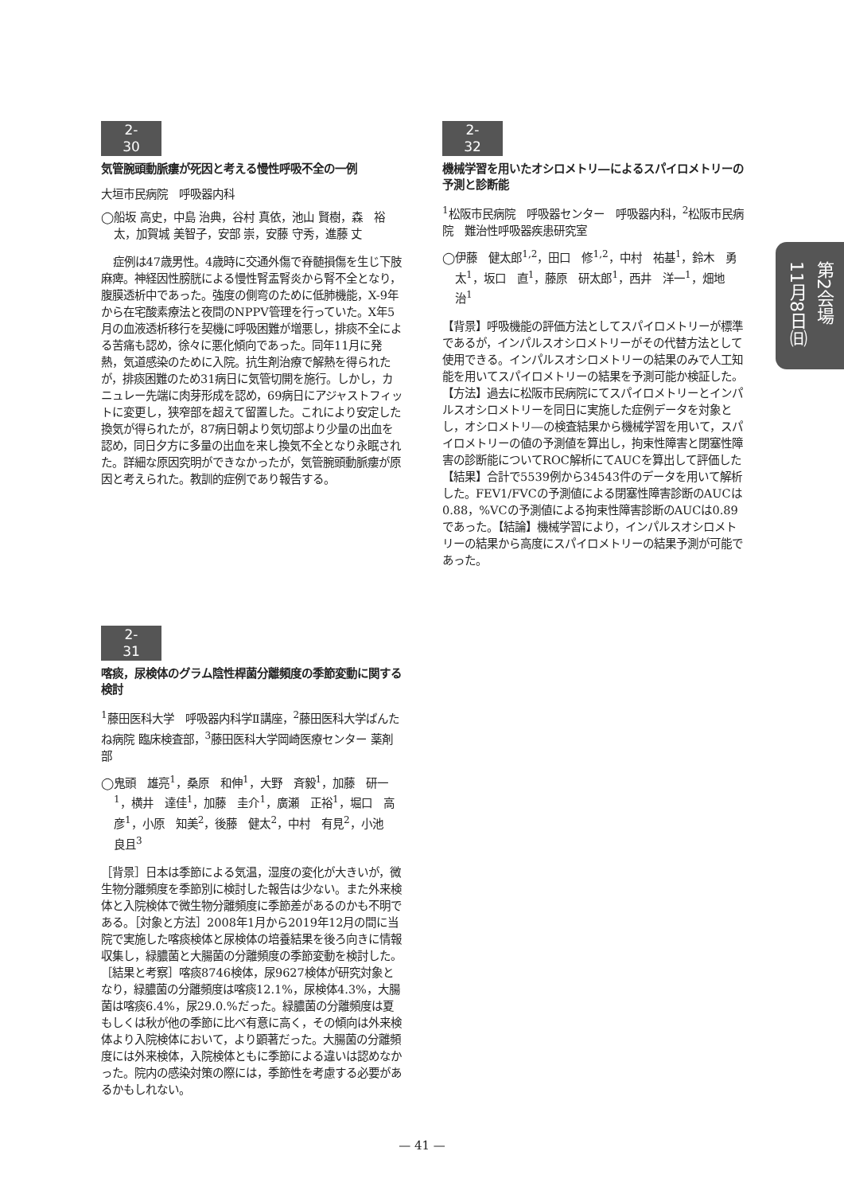2-30
気管腕頭動脈瘻が死因と考える慢性呼吸不全の一例
大垣市民病院　呼吸器内科
◯船坂 高史，中島 治典，谷村 真依，池山 賢樹，森　裕太，加賀城 美智子，安部 崇，安藤 守秀，進藤 丈
症例は47歳男性。4歳時に交通外傷で脊髄損傷を生じ下肢麻痺。神経因性膀胱による慢性腎盂腎炎から腎不全となり，腹膜透析中であった。強度の側弯のために低肺機能，X-9年から在宅酸素療法と夜間のNPPV管理を行っていた。X年5月の血液透析移行を契機に呼吸困難が増悪し，排痰不全による苦痛も認め，徐々に悪化傾向であった。同年11月に発熱，気道感染のために入院。抗生剤治療で解熱を得られたが，排痰困難のため31病日に気管切開を施行。しかし，カニュレー先端に肉芽形成を認め，69病日にアジャストフィットに変更し，狭窄部を超えて留置した。これにより安定した換気が得られたが，87病日朝より気切部より少量の出血を認め，同日夕方に多量の出血を来し換気不全となり永眠された。詳細な原因究明ができなかったが，気管腕頭動脈瘻が原因と考えられた。教訓的症例であり報告する。
2-31
喀痰，尿検体のグラム陰性桿菌分離頻度の季節変動に関する検討
<sup>1</sup> 藤田医科大学　呼吸器内科学Ⅱ講座，<sup>2</sup>藤田医科大学ばんたね病院 臨床検査部，<sup>3</sup>藤田医科大学岡崎医療センター 薬剤部
◯鬼頭　雄亮<sup>1</sup>，桑原　和伸<sup>1</sup>，大野　斉毅<sup>1</sup>，加藤　研一<sup>1</sup>，横井　達佳<sup>1</sup>，加藤　圭介<sup>1</sup>，廣瀬　正裕<sup>1</sup>，堀口　高彦<sup>1</sup>，小原　知美<sup>2</sup>，後藤　健太<sup>2</sup>，中村　有見<sup>2</sup>，小池　良且<sup>3</sup>
［背景］日本は季節による気温，湿度の変化が大きいが，微生物分離頻度を季節別に検討した報告は少ない。また外来検体と入院検体で微生物分離頻度に季節差があるのかも不明である。［対象と方法］2008年1月から2019年12月の間に当院で実施した喀痰検体と尿検体の培養結果を後ろ向きに情報収集し，緑膿菌と大腸菌の分離頻度の季節変動を検討した。［結果と考察］喀痰8746検体，尿9627検体が研究対象となり，緑膿菌の分離頻度は喀痰12.1%，尿検体4.3%，大腸菌は喀痰6.4%，尿29.0.%だった。緑膿菌の分離頻度は夏もしくは秋が他の季節に比べ有意に高く，その傾向は外来検体より入院検体において，より顕著だった。大腸菌の分離頻度には外来検体，入院検体ともに季節による違いは認めなかった。院内の感染対策の際には，季節性を考慮する必要があるかもしれない。
2-32
機械学習を用いたオシロメトリ―によるスパイロメトリーの予測と診断能
<sup>1</sup> 松阪市民病院　呼吸器センター　呼吸器内科，<sup>2</sup>松阪市民病院　難治性呼吸器疾患研究室
◯伊藤　健太郎<sup>1,2</sup>，田口　修<sup>1,2</sup>，中村　祐基<sup>1</sup>，鈴木　勇太<sup>1</sup>，坂口　直<sup>1</sup>，藤原　研太郎<sup>1</sup>，西井　洋一<sup>1</sup>，畑地　治<sup>1</sup>
【背景】呼吸機能の評価方法としてスパイロメトリーが標準であるが，インパルスオシロメトリーがその代替方法として使用できる。インパルスオシロメトリーの結果のみで人工知能を用いてスパイロメトリーの結果を予測可能か検証した。【方法】過去に松阪市民病院にてスパイロメトリーとインパルスオシロメトリーを同日に実施した症例データを対象とし，オシロメトリ―の検査結果から機械学習を用いて，スパイロメトリーの値の予測値を算出し，拘束性障害と閉塞性障害の診断能についてROC解析にてAUCを算出して評価した【結果】合計で5539例から34543件のデータを用いて解析した。FEV1/FVCの予測値による閉塞性障害診断のAUCは0.88，%VCの予測値による拘束性障害診断のAUCは0.89であった。【結論】機械学習により，インパルスオシロメトリーの結果から高度にスパイロメトリーの結果予測が可能であった。
11月8日㈰
第2会場
— 41 —